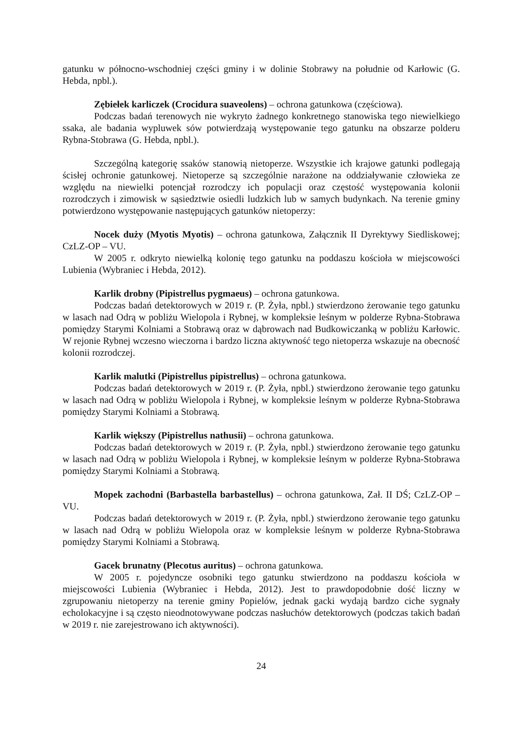gatunku w północno-wschodniej części gminy i w dolinie Stobrawy na południe od Karłowic (G. Hebda, npbl.).
Zębiełek karliczek (Crocidura suaveolens) – ochrona gatunkowa (częściowa).
Podczas badań terenowych nie wykryto żadnego konkretnego stanowiska tego niewielkiego ssaka, ale badania wypluwek sów potwierdzają występowanie tego gatunku na obszarze polderu Rybna-Stobrawa (G. Hebda, npbl.).
Szczególną kategorię ssaków stanowią nietoperze. Wszystkie ich krajowe gatunki podlegają ścisłej ochronie gatunkowej. Nietoperze są szczególnie narażone na oddziaływanie człowieka ze względu na niewielki potencjał rozrodczy ich populacji oraz częstość występowania kolonii rozrodczych i zimowisk w sąsiedztwie osiedli ludzkich lub w samych budynkach. Na terenie gminy potwierdzono występowanie następujących gatunków nietoperzy:
Nocek duży (Myotis Myotis) – ochrona gatunkowa, Załącznik II Dyrektywy Siedliskowej; CzLZ-OP – VU.
W 2005 r. odkryto niewielką kolonię tego gatunku na poddaszu kościoła w miejscowości Lubienia (Wybraniec i Hebda, 2012).
Karlik drobny (Pipistrellus pygmaeus) – ochrona gatunkowa.
Podczas badań detektorowych w 2019 r. (P. Żyła, npbl.) stwierdzono żerowanie tego gatunku w lasach nad Odrą w pobliżu Wielopola i Rybnej, w kompleksie leśnym w polderze Rybna-Stobrawa pomiędzy Starymi Kolniami a Stobrawą oraz w dąbrowach nad Budkowiczanką w pobliżu Karłowic. W rejonie Rybnej wczesno wieczorna i bardzo liczna aktywność tego nietoperza wskazuje na obecność kolonii rozrodczej.
Karlik malutki (Pipistrellus pipistrellus) – ochrona gatunkowa.
Podczas badań detektorowych w 2019 r. (P. Żyła, npbl.) stwierdzono żerowanie tego gatunku w lasach nad Odrą w pobliżu Wielopola i Rybnej, w kompleksie leśnym w polderze Rybna-Stobrawa pomiędzy Starymi Kolniami a Stobrawą.
Karlik większy (Pipistrellus nathusii) – ochrona gatunkowa.
Podczas badań detektorowych w 2019 r. (P. Żyła, npbl.) stwierdzono żerowanie tego gatunku w lasach nad Odrą w pobliżu Wielopola i Rybnej, w kompleksie leśnym w polderze Rybna-Stobrawa pomiędzy Starymi Kolniami a Stobrawą.
Mopek zachodni (Barbastella barbastellus) – ochrona gatunkowa, Zał. II DŚ; CzLZ-OP – VU.
Podczas badań detektorowych w 2019 r. (P. Żyła, npbl.) stwierdzono żerowanie tego gatunku w lasach nad Odrą w pobliżu Wielopola oraz w kompleksie leśnym w polderze Rybna-Stobrawa pomiędzy Starymi Kolniami a Stobrawą.
Gacek brunatny (Plecotus auritus) – ochrona gatunkowa.
W 2005 r. pojedyncze osobniki tego gatunku stwierdzono na poddaszu kościoła w miejscowości Lubienia (Wybraniec i Hebda, 2012). Jest to prawdopodobnie dość liczny w zgrupowaniu nietoperzy na terenie gminy Popielów, jednak gacki wydają bardzo ciche sygnały echolokacyjne i są często nieodnotowywane podczas nasłuchów detektorowych (podczas takich badań w 2019 r. nie zarejestrowano ich aktywności).
24